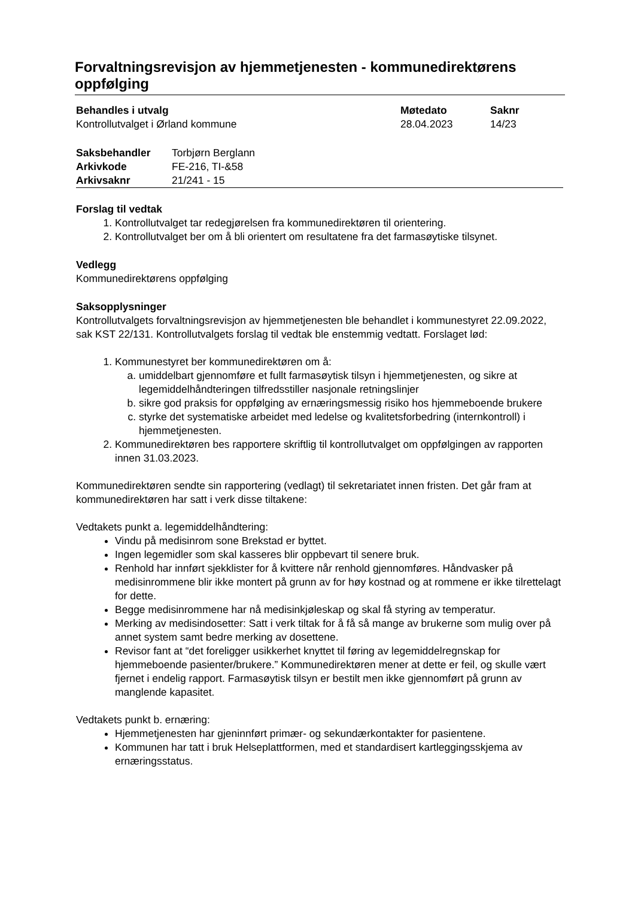Forvaltningsrevisjon av hjemmetjenesten - kommunedirektørens oppfølging
| Behandles i utvalg | Møtedato | Saknr |
| --- | --- | --- |
| Kontrollutvalget i Ørland kommune | 28.04.2023 | 14/23 |
| Saksbehandler | Torbjørn Berglann |
| Arkivkode | FE-216, TI-&58 |
| Arkivsaknr | 21/241 - 15 |
Forslag til vedtak
1. Kontrollutvalget tar redegjørelsen fra kommunedirektøren til orientering.
2. Kontrollutvalget ber om å bli orientert om resultatene fra det farmasøytiske tilsynet.
Vedlegg
Kommunedirektørens oppfølging
Saksopplysninger
Kontrollutvalgets forvaltningsrevisjon av hjemmetjenesten ble behandlet i kommunestyret 22.09.2022, sak KST 22/131. Kontrollutvalgets forslag til vedtak ble enstemmig vedtatt. Forslaget lød:
1. Kommunestyret ber kommunedirektøren om å:
a. umiddelbart gjennomføre et fullt farmasøytisk tilsyn i hjemmetjenesten, og sikre at legemiddelhåndteringen tilfredsstiller nasjonale retningslinjer
b. sikre god praksis for oppfølging av ernæringsmessig risiko hos hjemmeboende brukere
c. styrke det systematiske arbeidet med ledelse og kvalitetsforbedring (internkontroll) i hjemmetjenesten.
2. Kommunedirektøren bes rapportere skriftlig til kontrollutvalget om oppfølgingen av rapporten innen 31.03.2023.
Kommunedirektøren sendte sin rapportering (vedlagt) til sekretariatet innen fristen. Det går fram at kommunedirektøren har satt i verk disse tiltakene:
Vedtakets punkt a. legemiddelhåndtering:
Vindu på medisinrom sone Brekstad er byttet.
Ingen legemidler som skal kasseres blir oppbevart til senere bruk.
Renhold har innført sjekklister for å kvittere når renhold gjennomføres. Håndvasker på medisinrommene blir ikke montert på grunn av for høy kostnad og at rommene er ikke tilrettelagt for dette.
Begge medisinrommene har nå medisinkjøleskap og skal få styring av temperatur.
Merking av medisindosetter: Satt i verk tiltak for å få så mange av brukerne som mulig over på annet system samt bedre merking av dosettene.
Revisor fant at “det foreligger usikkerhet knyttet til føring av legemiddelregnskap for hjemmeboende pasienter/brukere.” Kommunedirektøren mener at dette er feil, og skulle vært fjernet i endelig rapport. Farmasøytisk tilsyn er bestilt men ikke gjennomført på grunn av manglende kapasitet.
Vedtakets punkt b. ernæring:
Hjemmetjenesten har gjeninnført primær- og sekundærkontakter for pasientene.
Kommunen har tatt i bruk Helseplattformen, med et standardisert kartleggingsskjema av ernæringsstatus.